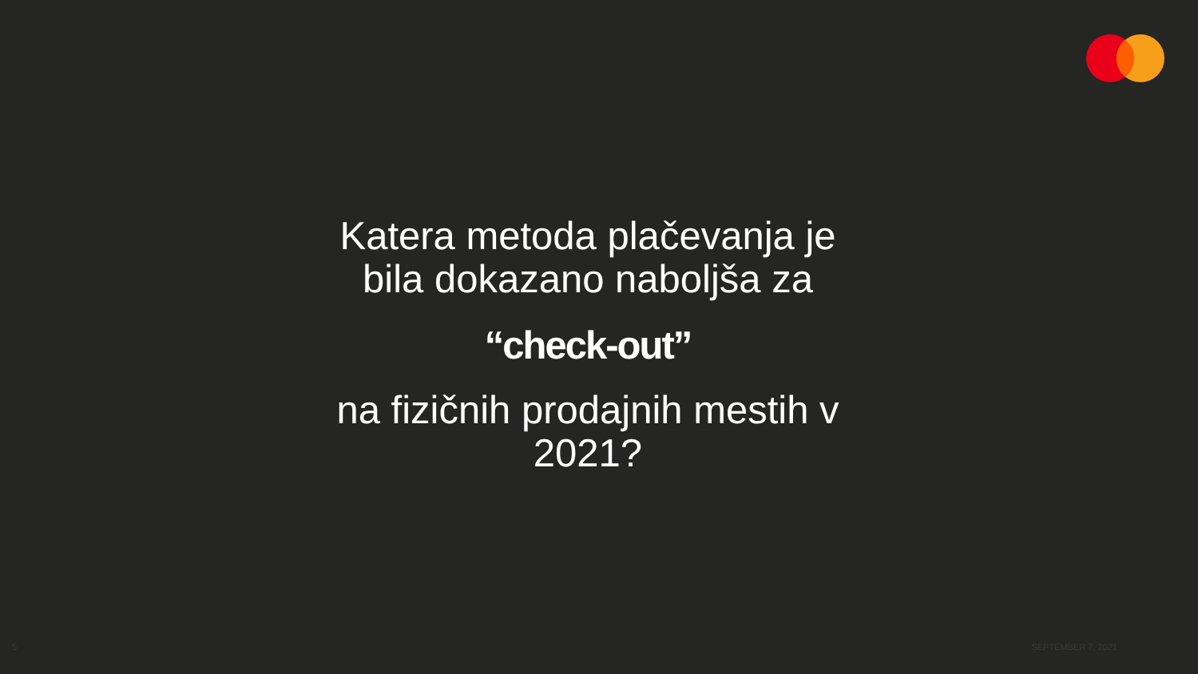Katera metoda plačevanja je bila dokazano naboljša za
“check-out”
na fizičnih prodajnih mestih v 2021?
5 SEPTEMBER 7, 2021